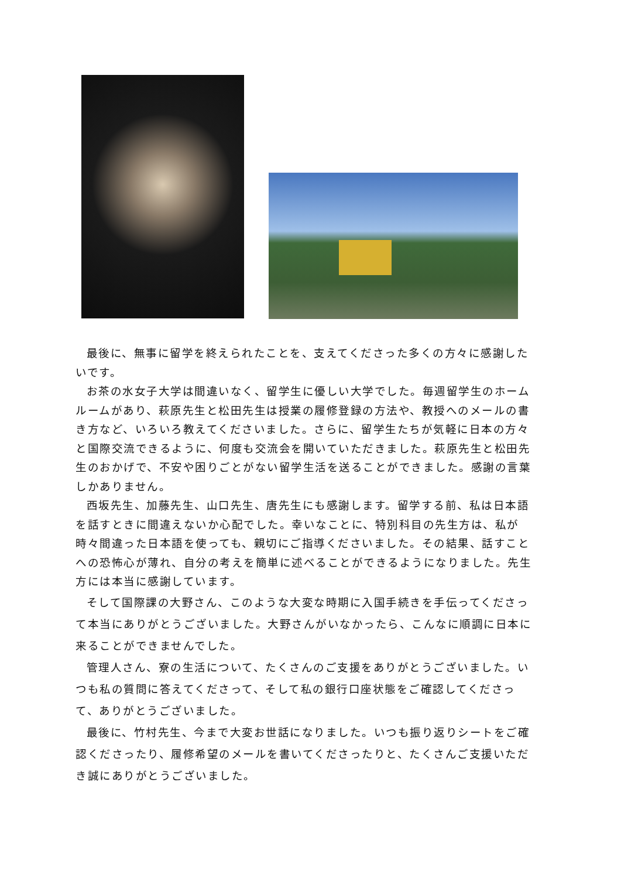最後に、無事に留学を終えられたことを、支えてくださった多くの方々に感謝したいです。
お茶の水女子大学は間違いなく、留学生に優しい大学でした。毎週留学生のホームルームがあり、萩原先生と松田先生は授業の履修登録の方法や、教授へのメールの書き方など、いろいろ教えてくださいました。さらに、留学生たちが気軽に日本の方々と国際交流できるように、何度も交流会を開いていただきました。萩原先生と松田先生のおかげで、不安や困りごとがない留学生活を送ることができました。感謝の言葉しかありません。
西坂先生、加藤先生、山口先生、唐先生にも感謝します。留学する前、私は日本語を話すときに間違えないか心配でした。幸いなことに、特別科目の先生方は、私が時々間違った日本語を使っても、親切にご指導くださいました。その結果、話すことへの恐怖心が薄れ、自分の考えを簡単に述べることができるようになりました。先生方には本当に感謝しています。
そして国際課の大野さん、このような大変な時期に入国手続きを手伝ってくださって本当にありがとうございました。大野さんがいなかったら、こんなに順調に日本に来ることができませんでした。
管理人さん、寮の生活について、たくさんのご支援をありがとうございました。いつも私の質問に答えてくださって、そして私の銀行口座状態をご確認してくださって、ありがとうございました。
最後に、竹村先生、今まで大変お世話になりました。いつも振り返りシートをご確認くださったり、履修希望のメールを書いてくださったりと、たくさんご支援いただき誠にありがとうございました。